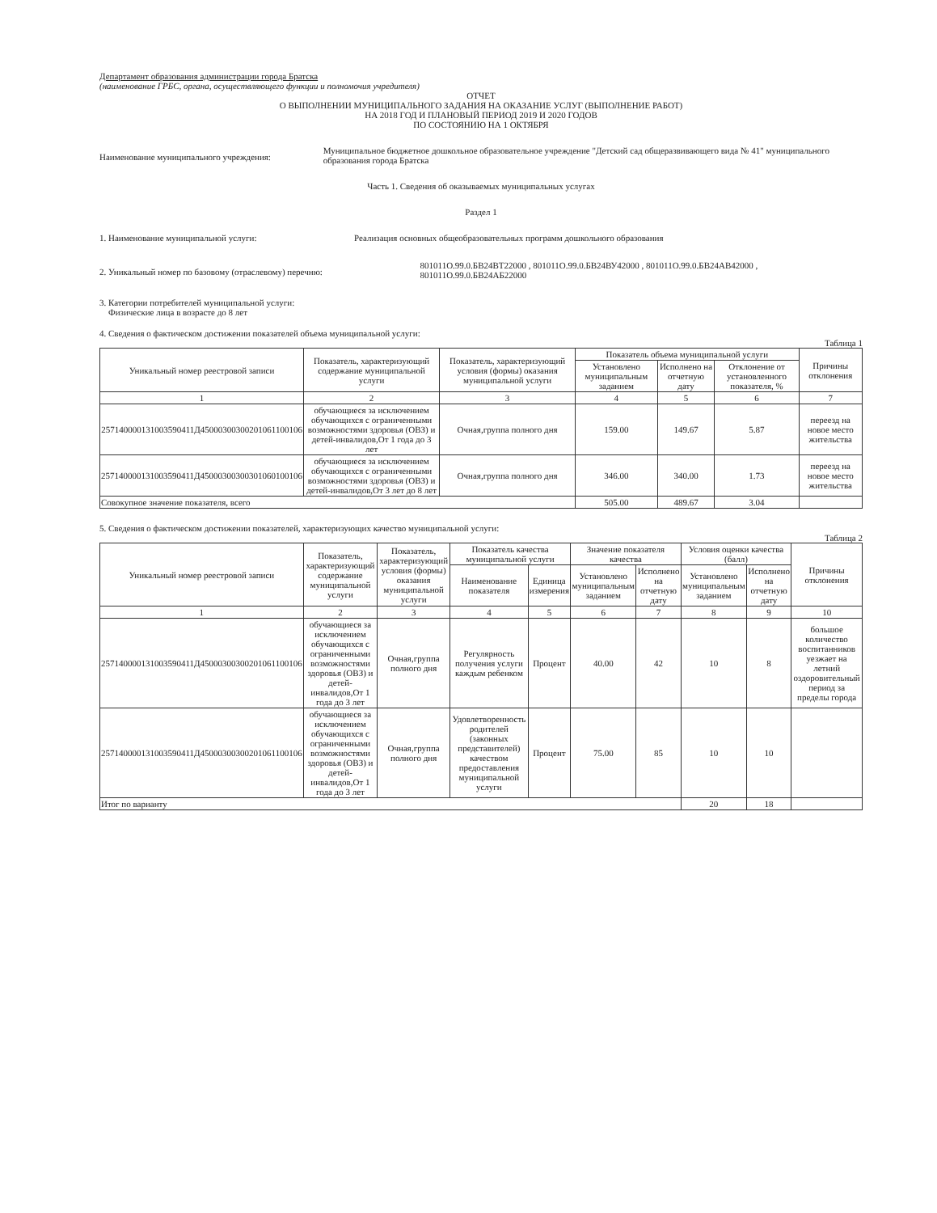Департамент образования администрации города Братска
(наименование ГРБС, органа, осуществляющего функции и полномочия учредителя)
ОТЧЕТ
О ВЫПОЛНЕНИИ МУНИЦИПАЛЬНОГО ЗАДАНИЯ НА ОКАЗАНИЕ УСЛУГ (ВЫПОЛНЕНИЕ РАБОТ)
НА 2018 ГОД И ПЛАНОВЫЙ ПЕРИОД 2019 И 2020 ГОДОВ
ПО СОСТОЯНИЮ НА 1 ОКТЯБРЯ
Наименование муниципального учреждения:
Муниципальное бюджетное дошкольное образовательное учреждение "Детский сад общеразвивающего вида № 41" муниципального образования города Братска
Часть 1. Сведения об оказываемых муниципальных услугах
Раздел 1
1. Наименование муниципальной услуги: Реализация основных общеобразовательных программ дошкольного образования
2. Уникальный номер по базовому (отраслевому) перечню:
801011О.99.0.БВ24ВТ22000 , 801011О.99.0.БВ24ВУ42000 , 801011О.99.0.БВ24АВ42000 , 801011О.99.0.БВ24АБ22000
3. Категории потребителей муниципальной услуги:
Физические лица в возрасте до 8 лет
4. Сведения о фактическом достижении показателей объема муниципальной услуги:
Таблица 1
| Уникальный номер реестровой записи | Показатель, характеризующий содержание муниципальной услуги | Показатель, характеризующий условия (формы) оказания муниципальной услуги | Показатель объема муниципальной услуги | | | Причины отклонения |
| --- | --- | --- | --- | --- | --- | --- |
| | | | Установлено муниципальным заданием | Исполнено на отчетную дату | Отклонение от установленного показателя, % | |
| 1 | 2 | 3 | 4 | 5 | 6 | 7 |
| 257140000131003590411Д45000300300201061100106 | обучающиеся за исключением обучающихся с ограниченными возможностями здоровья (ОВЗ) и детей-инвалидов,От 1 года до 3 лет | Очная,группа полного дня | 159.00 | 149.67 | 5.87 | переезд на новое место жительства |
| 257140000131003590411Д45000300300301060100106 | обучающиеся за исключением обучающихся с ограниченными возможностями здоровья (ОВЗ) и детей-инвалидов,От 3 лет до 8 лет | Очная,группа полного дня | 346.00 | 340.00 | 1.73 | переезд на новое место жительства |
| Совокупное значение показателя, всего | | | 505.00 | 489.67 | 3.04 | |
5. Сведения о фактическом достижении показателей, характеризующих качество муниципальной услуги:
Таблица 2
| Уникальный номер реестровой записи | Показатель, характеризующий содержание муниципальной услуги | Показатель, характеризующий условия (формы) оказания муниципальной услуги | Показатель качества муниципальной услуги | | Значение показателя качества | | Условия оценки качества (балл) | | Причины отклонения |
| --- | --- | --- | --- | --- | --- | --- | --- | --- | --- |
| | | | Наименование показателя | Единица измерения | Установлено муниципальным заданием | Исполнено на отчетную дату | Установлено муниципальным заданием | Исполнено на отчетную дату | |
| 1 | 2 | 3 | 4 | 5 | 6 | 7 | 8 | 9 | 10 |
| 257140000131003590411Д45000300300201061100106 | обучающиеся за исключением обучающихся с ограниченными возможностями здоровья (ОВЗ) и детей-инвалидов,От 1 года до 3 лет | Очная,группа полного дня | Регулярность получения услуги каждым ребенком | Процент | 40.00 | 42 | 10 | 8 | большое количество воспитанников уезжает на летний оздоровительный период за пределы города |
| 257140000131003590411Д45000300300201061100106 | обучающиеся за исключением обучающихся с ограниченными возможностями здоровья (ОВЗ) и детей-инвалидов,От 1 года до 3 лет | Очная,группа полного дня | Удовлетворенность родителей (законных представителей) качеством предоставления муниципальной услуги | Процент | 75.00 | 85 | 10 | 10 | |
| Итог по варианту | | | | | | | 20 | 18 | |